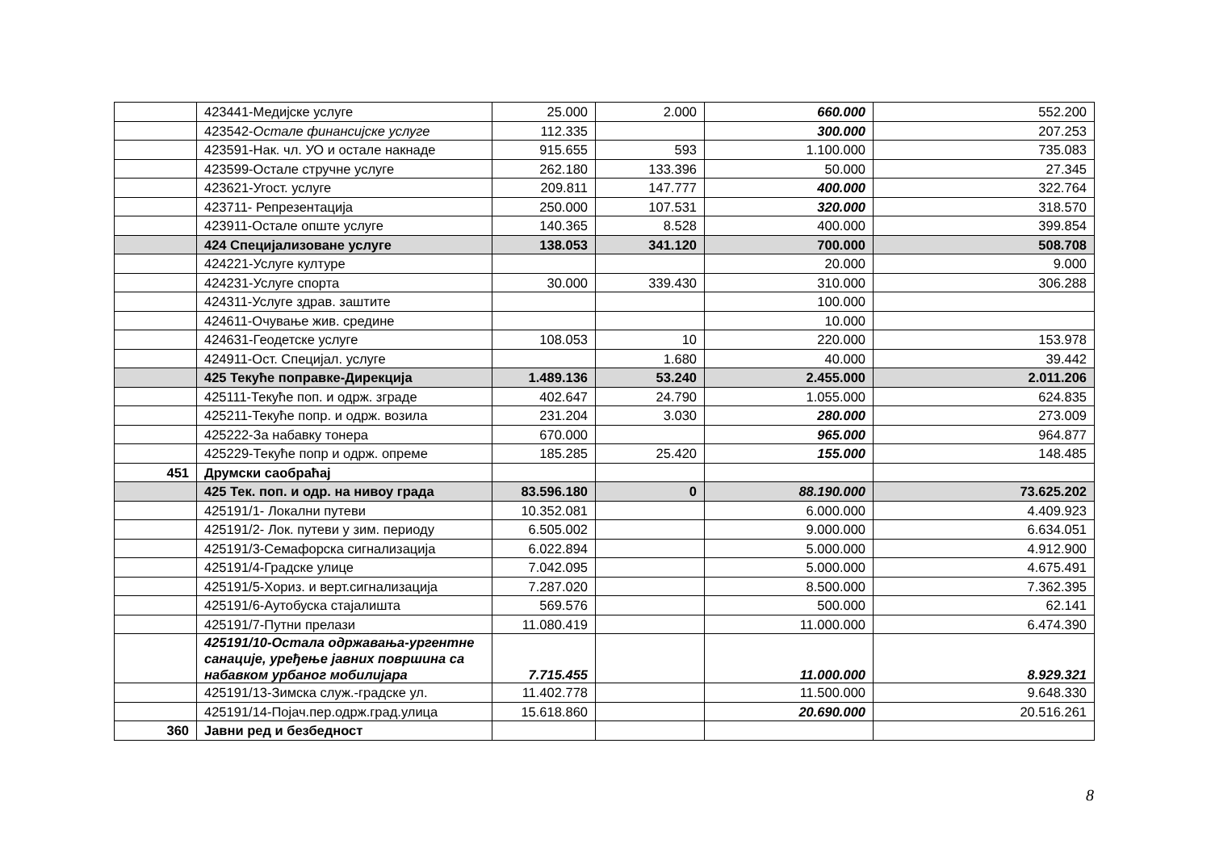| | 423441-Медијске услуге | 25.000 | 2.000 | 660.000 | 552.200 |
| | 423542- Остале финансијске услуге | 112.335 | | 300.000 | 207.253 |
| | 423591-Нак. чл. УО и остале накнаде | 915.655 | 593 | 1.100.000 | 735.083 |
| | 423599-Остале стручне услуге | 262.180 | 133.396 | 50.000 | 27.345 |
| | 423621-Угост. услуге | 209.811 | 147.777 | 400.000 | 322.764 |
| | 423711- Репрезентација | 250.000 | 107.531 | 320.000 | 318.570 |
| | 423911-Остале опште услуге | 140.365 | 8.528 | 400.000 | 399.854 |
| | 424 Специјализоване услуге | 138.053 | 341.120 | 700.000 | 508.708 |
| | 424221-Услуге културе | | | 20.000 | 9.000 |
| | 424231-Услуге спорта | 30.000 | 339.430 | 310.000 | 306.288 |
| | 424311-Услуге здрав. заштите | | | 100.000 | |
| | 424611-Очување жив. средине | | | 10.000 | |
| | 424631-Геодетске услуге | 108.053 | 10 | 220.000 | 153.978 |
| | 424911-Ост. Специјал. услуге | | 1.680 | 40.000 | 39.442 |
| | 425 Текуће поправке-Дирекција | 1.489.136 | 53.240 | 2.455.000 | 2.011.206 |
| | 425111-Текуће поп. и одрж. зграде | 402.647 | 24.790 | 1.055.000 | 624.835 |
| | 425211-Текуће попр. и одрж. возила | 231.204 | 3.030 | 280.000 | 273.009 |
| | 425222-За набавку тонера | 670.000 | | 965.000 | 964.877 |
| | 425229-Текуће попр и одрж. опреме | 185.285 | 25.420 | 155.000 | 148.485 |
| 451 | Друмски саобраћај | | | | |
| | 425 Тек. поп. и одр. на нивоу града | 83.596.180 | 0 | 88.190.000 | 73.625.202 |
| | 425191/1- Локални путеви | 10.352.081 | | 6.000.000 | 4.409.923 |
| | 425191/2- Лок. путеви у зим. периоду | 6.505.002 | | 9.000.000 | 6.634.051 |
| | 425191/3-Семафорска сигнализација | 6.022.894 | | 5.000.000 | 4.912.900 |
| | 425191/4-Градске улице | 7.042.095 | | 5.000.000 | 4.675.491 |
| | 425191/5-Хориз. и верт.сигнализација | 7.287.020 | | 8.500.000 | 7.362.395 |
| | 425191/6-Аутобуска стајалишта | 569.576 | | 500.000 | 62.141 |
| | 425191/7-Путни прелази | 11.080.419 | | 11.000.000 | 6.474.390 |
| | 425191/10-Остала одржавања-ургентне санације, уређење јавних површина са набавком урбаног мобилијара | 7.715.455 | | 11.000.000 | 8.929.321 |
| | 425191/13-Зимска служ.-градске ул. | 11.402.778 | | 11.500.000 | 9.648.330 |
| | 425191/14-Појач.пер.одрж.град.улица | 15.618.860 | | 20.690.000 | 20.516.261 |
| 360 | Јавни ред и безбедност | | | | |
8